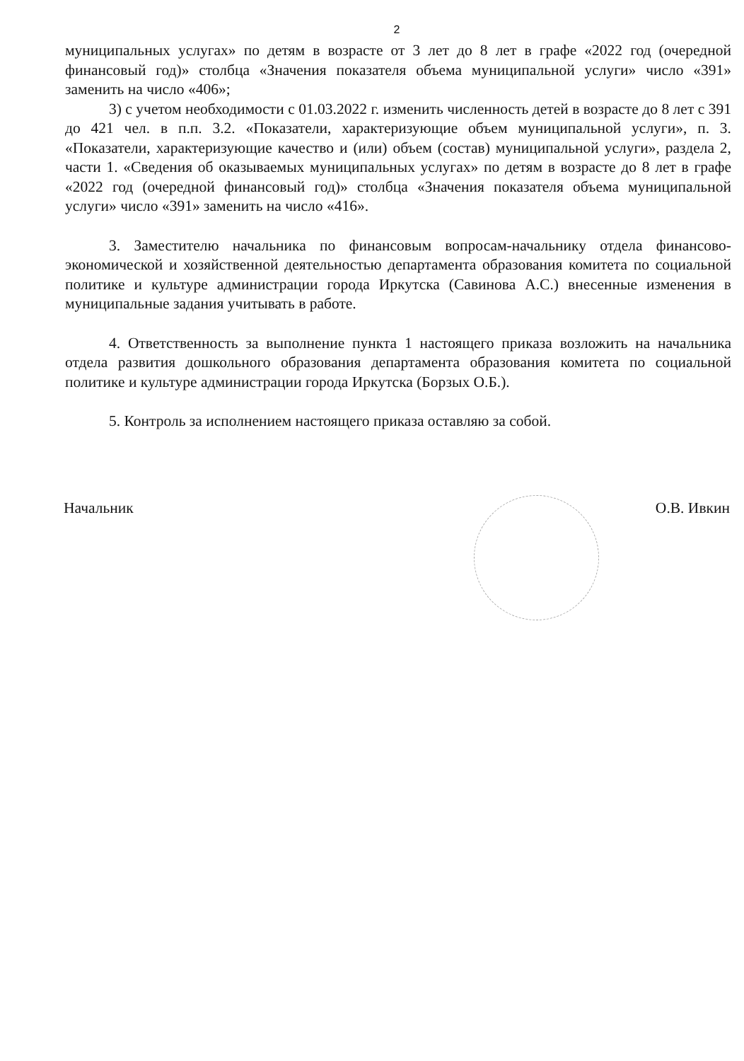2
муниципальных услугах» по детям в возрасте от 3 лет до 8 лет в графе «2022 год (очередной финансовый год)» столбца «Значения показателя объема муниципальной услуги» число «391» заменить на число «406»;
3) с учетом необходимости с 01.03.2022 г. изменить численность детей в возрасте до 8 лет с 391 до 421 чел. в п.п. 3.2. «Показатели, характеризующие объем муниципальной услуги», п. 3. «Показатели, характеризующие качество и (или) объем (состав) муниципальной услуги», раздела 2, части 1. «Сведения об оказываемых муниципальных услугах» по детям в возрасте до 8 лет в графе «2022 год (очередной финансовый год)» столбца «Значения показателя объема муниципальной услуги» число «391» заменить на число «416».
3. Заместителю начальника по финансовым вопросам-начальнику отдела финансово-экономической и хозяйственной деятельностью департамента образования комитета по социальной политике и культуре администрации города Иркутска (Савинова А.С.) внесенные изменения в муниципальные задания учитывать в работе.
4. Ответственность за выполнение пункта 1 настоящего приказа возложить на начальника отдела развития дошкольного образования департамента образования комитета по социальной политике и культуре администрации города Иркутска (Борзых О.Б.).
5. Контроль за исполнением настоящего приказа оставляю за собой.
Начальник О.В. Ивкин